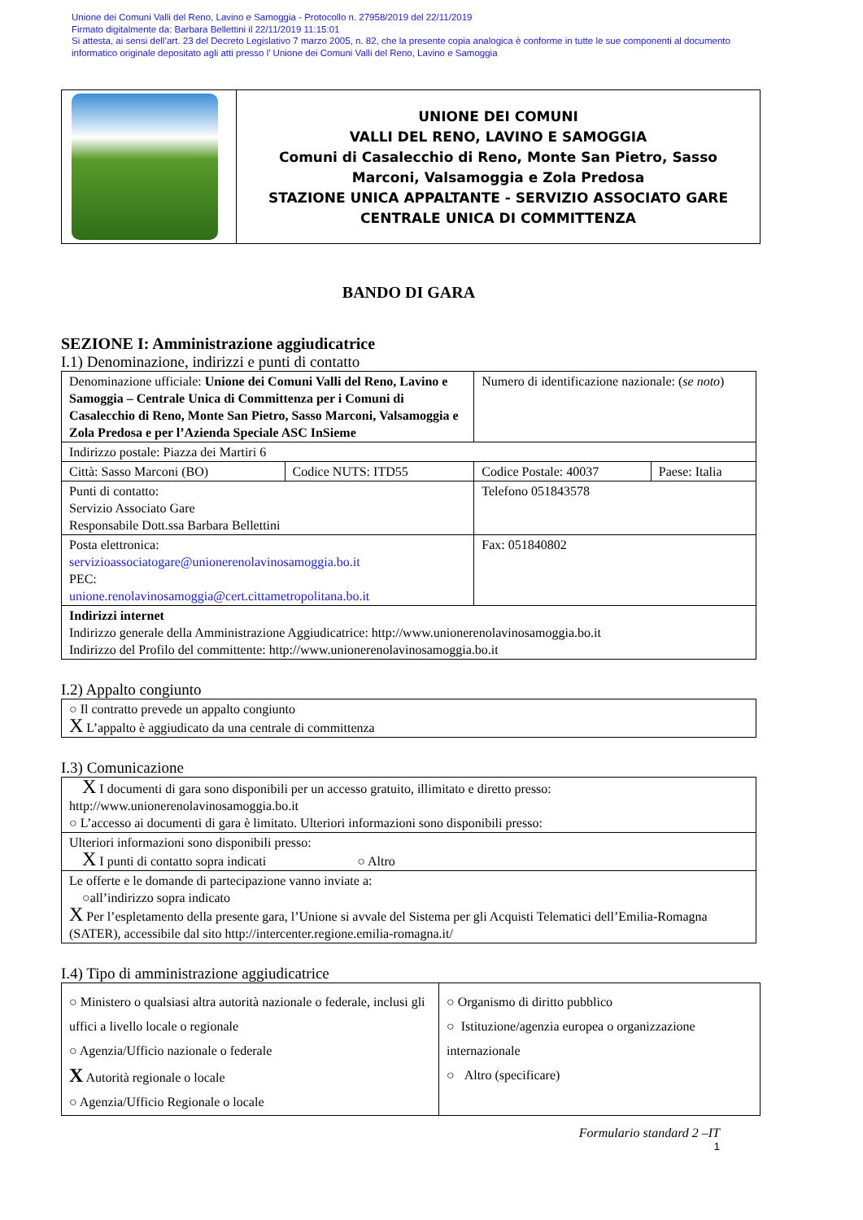Unione dei Comuni Valli del Reno, Lavino e Samoggia - Protocollo n. 27958/2019 del 22/11/2019
Firmato digitalmente da: Barbara Bellettini il 22/11/2019 11:15:01
Si attesta, ai sensi dell’art. 23 del Decreto Legislativo 7 marzo 2005, n. 82, che la presente copia analogica è conforme in tutte le sue componenti al documento
informatico originale depositato agli atti presso l’ Unione dei Comuni Valli del Reno, Lavino e Samoggia
| | UNIONE DEI COMUNI VALLI DEL RENO, LAVINO E SAMOGGIA Comuni di Casalecchio di Reno, Monte San Pietro, Sasso Marconi, Valsamoggia e Zola Predosa STAZIONE UNICA APPALTANTE - SERVIZIO ASSOCIATO GARE CENTRALE UNICA DI COMMITTENZA |
BANDO DI GARA
SEZIONE I: Amministrazione aggiudicatrice
I.1) Denominazione, indirizzi e punti di contatto
| Denominazione ufficiale: Unione dei Comuni Valli del Reno, Lavino e Samoggia – Centrale Unica di Committenza per i Comuni di Casalecchio di Reno, Monte San Pietro, Sasso Marconi, Valsamoggia e Zola Predosa e per l’Azienda Speciale ASC InSieme | | Numero di identificazione nazionale: ( se noto ) | |
| Indirizzo postale: Piazza dei Martiri 6 | | | |
| Città: Sasso Marconi (BO) | Codice NUTS: ITD55 | Codice Postale: 40037 | Paese: Italia |
| Punti di contatto: Servizio Associato Gare Responsabile Dott.ssa Barbara Bellettini | | Telefono 051843578 | |
| Posta elettronica: servizioassociatogare@unionerenolavinosamoggia.bo.it PEC: unione.renolavinosamoggia@cert.cittametropolitana.bo.it | | Fax: 051840802 | |
| Indirizzi internet Indirizzo generale della Amministrazione Aggiudicatrice: http://www.unionerenolavinosamoggia.bo.it Indirizzo del Profilo del committente: http://www.unionerenolavinosamoggia.bo.it | | | |
I.2) Appalto congiunto
| ○ Il contratto prevede un appalto congiunto X L’appalto è aggiudicato da una centrale di committenza |
I.3) Comunicazione
| X I documenti di gara sono disponibili per un accesso gratuito, illimitato e diretto presso: http://www.unionerenolavinosamoggia.bo.it ○ L’accesso ai documenti di gara è limitato. Ulteriori informazioni sono disponibili presso: |
| Ulteriori informazioni sono disponibili presso: X I punti di contatto sopra indicati ○ Altro |
| Le offerte e le domande di partecipazione vanno inviate a: ○all’indirizzo sopra indicato X Per l’espletamento della presente gara, l’Unione si avvale del Sistema per gli Acquisti Telematici dell’Emilia-Romagna (SATER), accessibile dal sito http://intercenter.regione.emilia-romagna.it/ |
I.4) Tipo di amministrazione aggiudicatrice
| ○ Ministero o qualsiasi altra autorità nazionale o federale, inclusi gli uffici a livello locale o regionale ○ Agenzia/Ufficio nazionale o federale X Autorità regionale o locale ○ Agenzia/Ufficio Regionale o locale | ○ Organismo di diritto pubblico ○ Istituzione/agenzia europea o organizzazione internazionale ○ Altro (specificare) |
Formulario standard 2 –IT
1